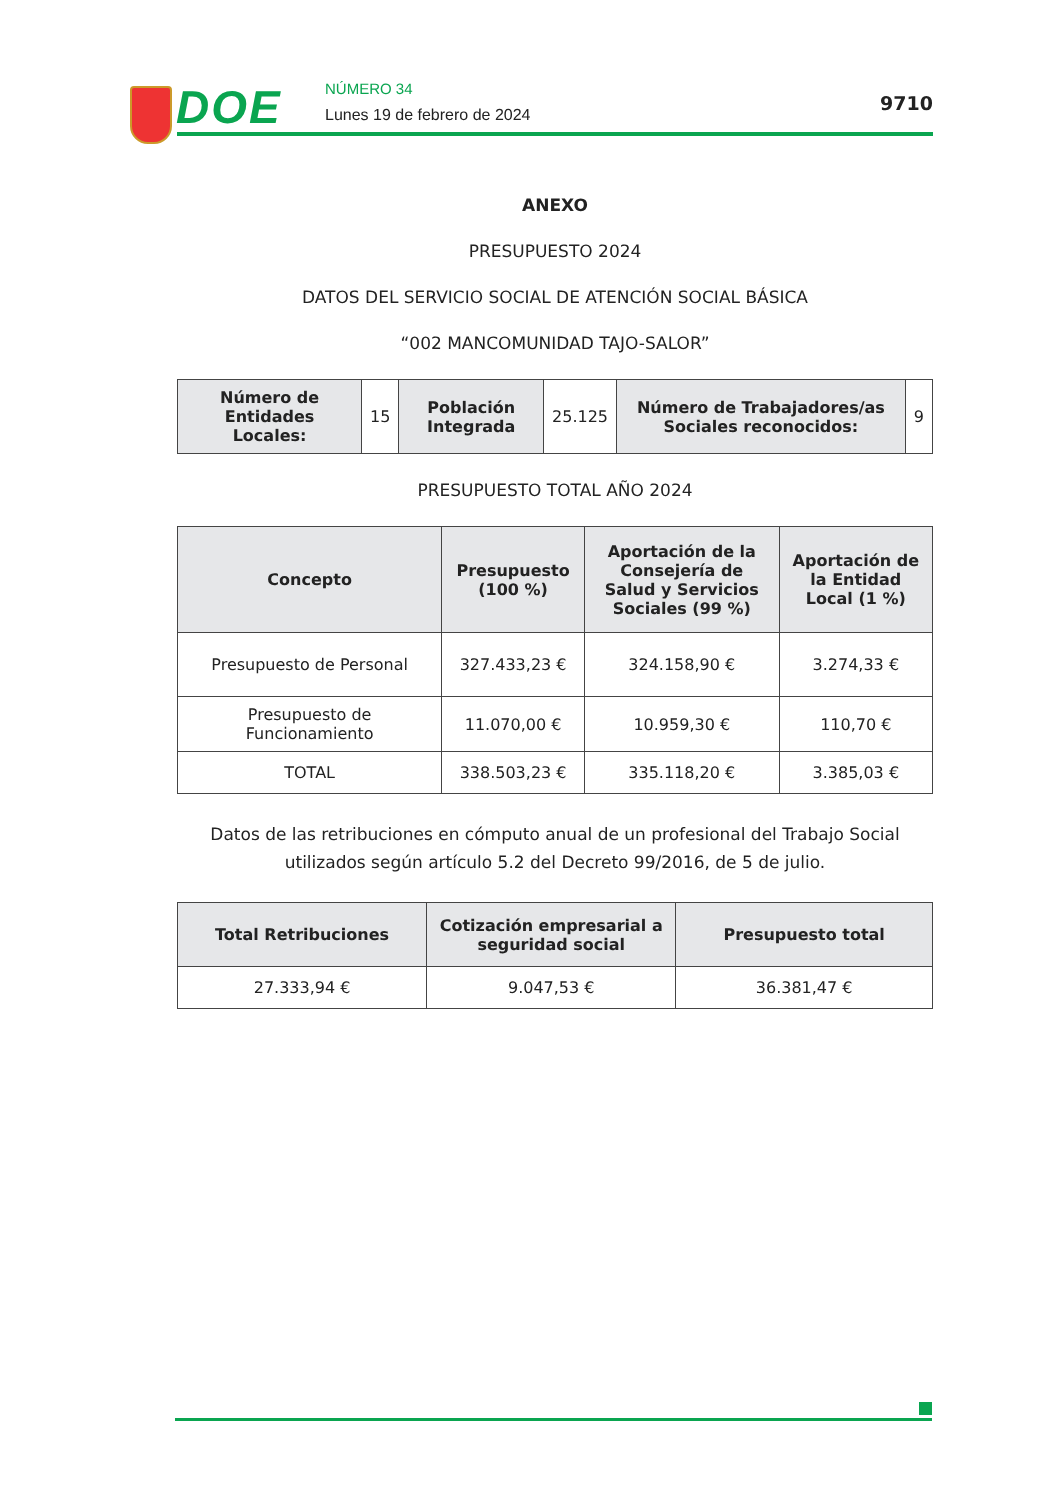DOE NÚMERO 34
Lunes 19 de febrero de 2024
9710
ANEXO
PRESUPUESTO 2024
DATOS DEL SERVICIO SOCIAL DE ATENCIÓN SOCIAL BÁSICA
“002 MANCOMUNIDAD TAJO-SALOR”
| Número de Entidades Locales: | 15 | Población Integrada | 25.125 | Número de Trabajadores/as Sociales reconocidos: | 9 |
PRESUPUESTO TOTAL AÑO 2024
| Concepto | Presupuesto (100 %) | Aportación de la Consejería de Salud y Servicios Sociales (99 %) | Aportación de la Entidad Local (1 %) |
| --- | --- | --- | --- |
| Presupuesto de Personal | 327.433,23 € | 324.158,90 € | 3.274,33 € |
| Presupuesto de Funcionamiento | 11.070,00 € | 10.959,30 € | 110,70 € |
| TOTAL | 338.503,23 € | 335.118,20 € | 3.385,03 € |
Datos de las retribuciones en cómputo anual de un profesional del Trabajo Social utilizados según artículo 5.2 del Decreto 99/2016, de 5 de julio.
| Total Retribuciones | Cotización empresarial a seguridad social | Presupuesto total |
| --- | --- | --- |
| 27.333,94 € | 9.047,53 € | 36.381,47 € |